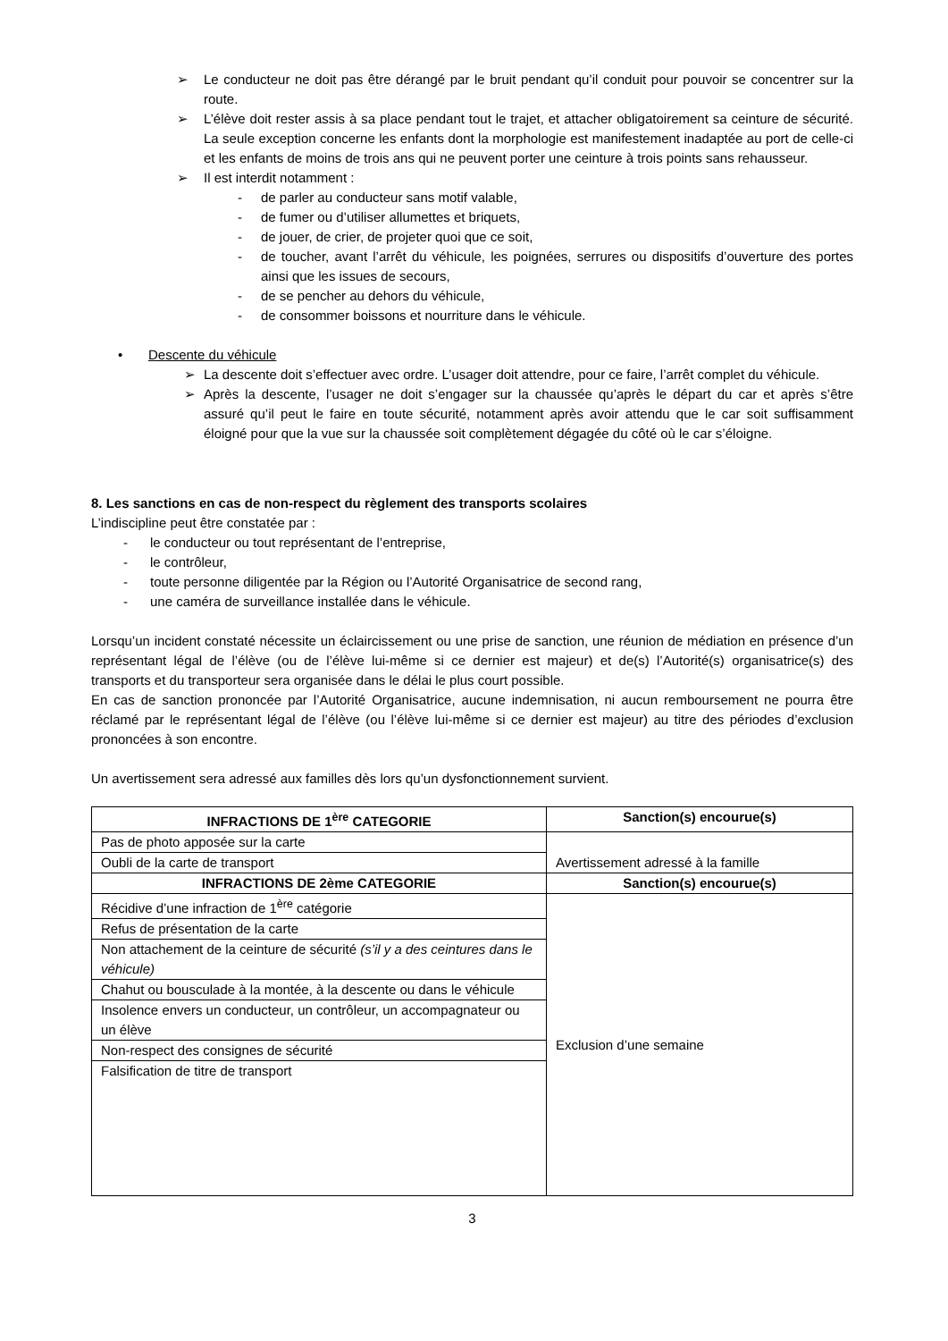➢ Le conducteur ne doit pas être dérangé par le bruit pendant qu’il conduit pour pouvoir se concentrer sur la route.
➢ L’élève doit rester assis à sa place pendant tout le trajet, et attacher obligatoirement sa ceinture de sécurité. La seule exception concerne les enfants dont la morphologie est manifestement inadaptée au port de celle-ci et les enfants de moins de trois ans qui ne peuvent porter une ceinture à trois points sans rehausseur.
➢ Il est interdit notamment :
- de parler au conducteur sans motif valable,
- de fumer ou d’utiliser allumettes et briquets,
- de jouer, de crier, de projeter quoi que ce soit,
- de toucher, avant l’arrêt du véhicule, les poignées, serrures ou dispositifs d’ouverture des portes ainsi que les issues de secours,
- de se pencher au dehors du véhicule,
- de consommer boissons et nourriture dans le véhicule.
• Descente du véhicule
➢ La descente doit s’effectuer avec ordre. L’usager doit attendre, pour ce faire, l’arrêt complet du véhicule.
➢ Après la descente, l’usager ne doit s’engager sur la chaussée qu’après le départ du car et après s’être assuré qu’il peut le faire en toute sécurité, notamment après avoir attendu que le car soit suffisamment éloigné pour que la vue sur la chaussée soit complètement dégagée du côté où le car s’éloigne.
8. Les sanctions en cas de non-respect du règlement des transports scolaires
L’indiscipline peut être constatée par :
- le conducteur ou tout représentant de l’entreprise,
- le contrôleur,
- toute personne diligentée par la Région ou l’Autorité Organisatrice de second rang,
- une caméra de surveillance installée dans le véhicule.
Lorsqu’un incident constaté nécessite un éclaircissement ou une prise de sanction, une réunion de médiation en présence d’un représentant légal de l’élève (ou de l’élève lui-même si ce dernier est majeur) et de(s) l’Autorité(s) organisatrice(s) des transports et du transporteur sera organisée dans le délai le plus court possible.
En cas de sanction prononcée par l’Autorité Organisatrice, aucune indemnisation, ni aucun remboursement ne pourra être réclamé par le représentant légal de l’élève (ou l’élève lui-même si ce dernier est majeur) au titre des périodes d’exclusion prononcées à son encontre.
Un avertissement sera adressé aux familles dès lors qu’un dysfonctionnement survient.
| INFRACTIONS DE 1<sup>ère</sup> CATEGORIE | Sanction(s) encourue(s) |
| --- | --- |
| Pas de photo apposée sur la carte | Avertissement adressé à la famille |
| Oubli de la carte de transport | |
| INFRACTIONS DE 2ème CATEGORIE | Sanction(s) encourue(s) |
| Récidive d’une infraction de 1<sup>ère</sup> catégorie | Exclusion d’une semaine |
| Refus de présentation de la carte | |
| Non attachement de la ceinture de sécurité (s’il y a des ceintures dans le véhicule) | |
| Chahut ou bousculade à la montée, à la descente ou dans le véhicule | |
| Insolence envers un conducteur, un contrôleur, un accompagnateur ou un élève | |
| Non-respect des consignes de sécurité | |
| Falsification de titre de transport | |
3